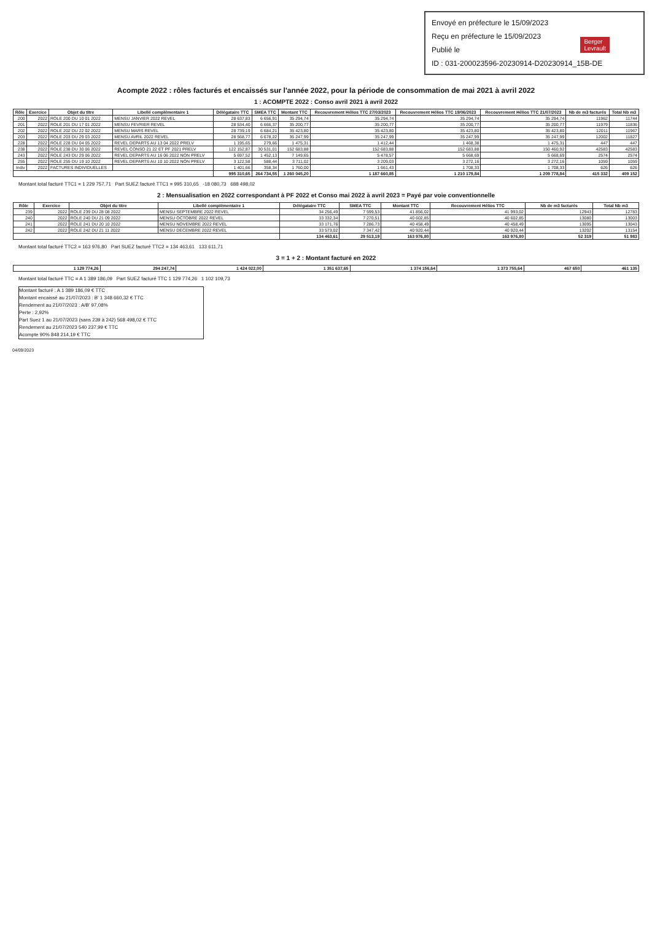Envoyé en préfecture le 15/09/2023
Reçu en préfecture le 15/09/2023
Publié le
ID : 031-200023596-20230914-D20230914_15B-DE
Berger
Levrault
Acompte 2022 : rôles facturés et encaissés sur l'année 2022, pour la période de consommation de mai 2021 à avril 2022
1 : ACOMPTE 2022 : Conso avril 2021 à avril 2022
| Rôle | Exercice | Objet du titre | Libellé complémentaire 1 | Délégataire TTC | SMEA TTC | Montant TTC | Recouvrement Hélios TTC 27/03/2023 | Recouvrement Hélios TTC 19/06/2023 | Recouvrement Hélios TTC 21/07/2023 | Nb de m3 facturés | Total Nb m3 |
| --- | --- | --- | --- | --- | --- | --- | --- | --- | --- | --- | --- |
| 200 | 2022 | ROLE 200 DU 10 01 2022 | MENSU JANVIER 2022 REVEL | 28 637,83 | 6 656,91 | 35 294,74 | 35 294,74 | 35 294,74 | 35 294,74 | 11962 | 11744 |
| 201 | 2022 | ROLE 201 DU 17 01 2022 | MENSU FEVRIER REVEL | 28 534,40 | 6 666,37 | 35 200,77 | 35 200,77 | 35 200,77 | 35 200,77 | 11979 | 11836 |
| 202 | 2022 | ROLE 202 DU 22 02 2022 | MENSU MARS REVEL | 28 739,19 | 6 684,21 | 35 423,80 | 35 423,80 | 35 423,80 | 35 423,80 | 12011 | 11967 |
| 203 | 2022 | ROLE 203 DU 29 03 2022 | MENSU AVRIL 2022 REVEL | 28 568,77 | 6 678,22 | 35 247,99 | 35 247,99 | 35 247,99 | 35 247,99 | 12002 | 11827 |
| 228 | 2022 | ROLE 228 DU 04 05 2022 | REVEL DEPARTS AU 13 04 2022 PRELV | 1 195,65 | 279,66 | 1 475,31 | 1 412,44 | 1 468,38 | 1 475,31 | 447 | 447 |
| 238 | 2022 | ROLE 238 DU 30 06 2022 | REVEL CONSO 21 22 ET PF 2021 PRELV | 122 152,87 | 30 531,01 | 152 683,88 | 152 683,88 | 152 683,88 | 150 460,92 | 42583 | 42583 |
| 243 | 2022 | ROLE 243 DU 29 06 2022 | REVEL DEPARTS AU 16 06 2022 NON PRELV | 5 697,52 | 1 452,13 | 7 149,65 | 5 478,57 | 5 668,69 | 5 668,69 | 2574 | 2574 |
| 255 | 2022 | ROLE 255 DU 19 10 2022 | REVEL DEPARTS AU 10 10 2022 NON PRELV | 3 122,58 | 588,44 | 3 711,02 | 3 209,03 | 3 272,16 | 3 272,16 | 1059 | 1059 |
| Indiv | 2022 | FACTURES INDIVIDUELLES | | 1 401,66 | 358,34 | 1 760,00 | 1 661,43 | 1 708,33 | 1 708,33 | 626 | 626 |
| | | | | 995 310,65 | 264 734,55 | 1 260 045,20 | 1 187 660,85 | 1 210 179,84 | 1 209 778,84 | 415 332 | 409 152 |
Montant total facturé TTC1 = 1 229 757,71 Part SUEZ facturé TTC1 = 995 310,65 -18 080,73 688 498,02
2 : Mensualisation en 2022 correspondant à PF 2022 et Conso mai 2022 à avril 2023 = Payé par voie conventionnelle
| Rôle | Exercice | Objet du titre | Libellé complémentaire 1 | Délégataire TTC | SMEA TTC | Montant TTC | Recouvrement Hélios TTC | Nb de m3 facturés | Total Nb m3 |
| --- | --- | --- | --- | --- | --- | --- | --- | --- | --- |
| 239 | 2022 | ROLE 239 DU 28 08 2022 | MENSU SEPTEMBRE 2022 REVEL | 34 256,49 | 7 599,53 | 41 856,02 | 41 993,02 | 12943 | 12783 |
| 240 | 2022 | ROLE 240 DU 21 09 2022 | MENSU OCTOBRE 2022 REVEL | 33 332,34 | 7 270,51 | 40 602,85 | 40 602,85 | 13080 | 13003 |
| 241 | 2022 | ROLE 241 DU 20 10 2022 | MENSU NOVEMBRE 2022 REVEL | 33 171,76 | 7 286,73 | 40 458,49 | 40 458,49 | 13095 | 13043 |
| 242 | 2022 | ROLE 242 DU 21 11 2022 | MENSU DECEMBRE 2022 REVEL | 33 573,02 | 7 347,42 | 40 920,44 | 40 920,44 | 13202 | 13154 |
| | | | | 134 463,61 | 29 513,19 | 163 976,80 | 163 976,80 | 52 319 | 51 983 |
Montant total facturé TTC2 = 163 976,80 Part SUEZ facturé TTC2 = 134 463,61 133 611,71
3 = 1 + 2 : Montant facturé en 2022
| 1 129 774,26 | 294 247,74 | 1 424 022,00 | 1 351 637,65 | 1 374 156,64 | 1 373 755,64 | 467 650 | 461 135 |
Montant total facturé TTC = A 1 389 186,09 Part SUEZ facturé TTC 1 129 774,26 1 102 109,73
Montant facturé : A 1 389 186,09 € TTC
Montant encaissé au 21/07/2023 : B' 1 348 660,32 € TTC
Rendement au 21/07/2023 : A/B' 97,08%
Perte : 2,92%
Part Suez 1 au 21/07/2023 (sans 239 à 242) 568 498,02 € TTC
Rendement au 21/07/2023 540 237,99 € TTC
Acompte 90% 848 214,19 € TTC
04/09/2023